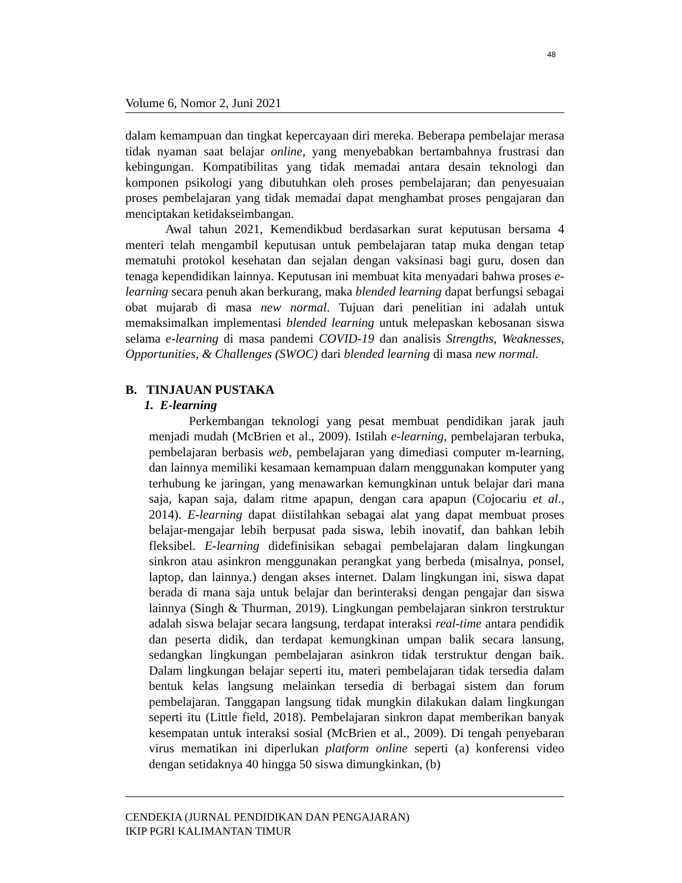48
Volume 6, Nomor 2, Juni 2021
dalam kemampuan dan tingkat kepercayaan diri mereka. Beberapa pembelajar merasa tidak nyaman saat belajar online, yang menyebabkan bertambahnya frustrasi dan kebingungan. Kompatibilitas yang tidak memadai antara desain teknologi dan komponen psikologi yang dibutuhkan oleh proses pembelajaran; dan penyesuaian proses pembelajaran yang tidak memadai dapat menghambat proses pengajaran dan menciptakan ketidakseimbangan.
Awal tahun 2021, Kemendikbud berdasarkan surat keputusan bersama 4 menteri telah mengambil keputusan untuk pembelajaran tatap muka dengan tetap mematuhi protokol kesehatan dan sejalan dengan vaksinasi bagi guru, dosen dan tenaga kependidikan lainnya. Keputusan ini membuat kita menyadari bahwa proses e-learning secara penuh akan berkurang, maka blended learning dapat berfungsi sebagai obat mujarab di masa new normal. Tujuan dari penelitian ini adalah untuk memaksimalkan implementasi blended learning untuk melepaskan kebosanan siswa selama e-learning di masa pandemi COVID-19 dan analisis Strengths, Weaknesses, Opportunities, & Challenges (SWOC) dari blended learning di masa new normal.
B. TINJAUAN PUSTAKA
1. E-learning
Perkembangan teknologi yang pesat membuat pendidikan jarak jauh menjadi mudah (McBrien et al., 2009). Istilah e-learning, pembelajaran terbuka, pembelajaran berbasis web, pembelajaran yang dimediasi computer m-learning, dan lainnya memiliki kesamaan kemampuan dalam menggunakan komputer yang terhubung ke jaringan, yang menawarkan kemungkinan untuk belajar dari mana saja, kapan saja, dalam ritme apapun, dengan cara apapun (Cojocariu et al., 2014). E-learning dapat diistilahkan sebagai alat yang dapat membuat proses belajar-mengajar lebih berpusat pada siswa, lebih inovatif, dan bahkan lebih fleksibel. E-learning didefinisikan sebagai pembelajaran dalam lingkungan sinkron atau asinkron menggunakan perangkat yang berbeda (misalnya, ponsel, laptop, dan lainnya.) dengan akses internet. Dalam lingkungan ini, siswa dapat berada di mana saja untuk belajar dan berinteraksi dengan pengajar dan siswa lainnya (Singh & Thurman, 2019). Lingkungan pembelajaran sinkron terstruktur adalah siswa belajar secara langsung, terdapat interaksi real-time antara pendidik dan peserta didik, dan terdapat kemungkinan umpan balik secara lansung, sedangkan lingkungan pembelajaran asinkron tidak terstruktur dengan baik. Dalam lingkungan belajar seperti itu, materi pembelajaran tidak tersedia dalam bentuk kelas langsung melainkan tersedia di berbagai sistem dan forum pembelajaran. Tanggapan langsung tidak mungkin dilakukan dalam lingkungan seperti itu (Little field, 2018). Pembelajaran sinkron dapat memberikan banyak kesempatan untuk interaksi sosial (McBrien et al., 2009). Di tengah penyebaran virus mematikan ini diperlukan platform online seperti (a) konferensi video dengan setidaknya 40 hingga 50 siswa dimungkinkan, (b)
CENDEKIA (JURNAL PENDIDIKAN DAN PENGAJARAN)
IKIP PGRI KALIMANTAN TIMUR